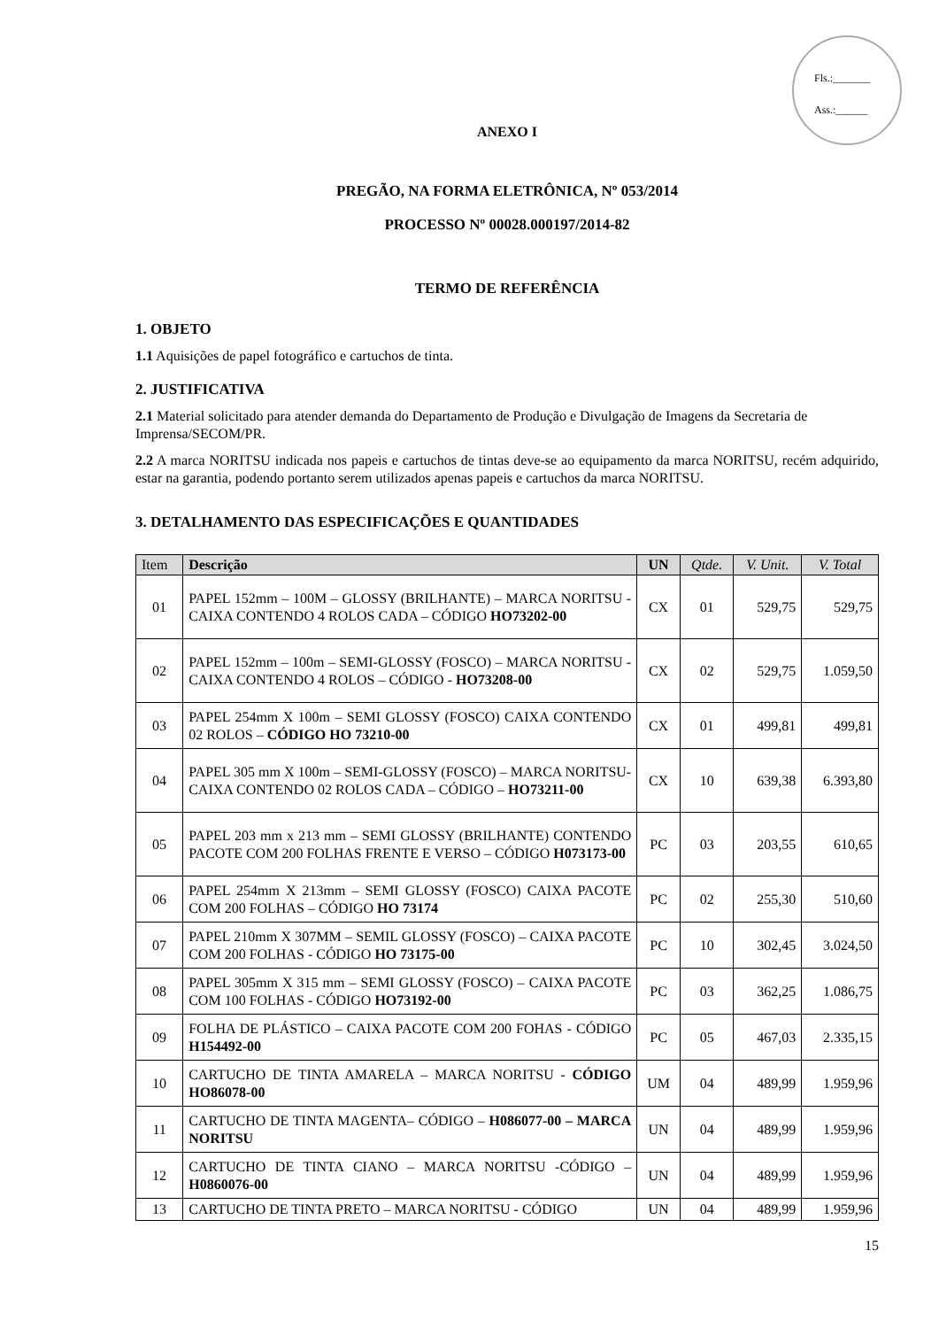Fls.:_______
Ass.:______
ANEXO I
PREGÃO, NA FORMA ELETRÔNICA, Nº 053/2014
PROCESSO Nº 00028.000197/2014-82
TERMO DE REFERÊNCIA
1. OBJETO
1.1 Aquisições de papel fotográfico e cartuchos de tinta.
2. JUSTIFICATIVA
2.1 Material solicitado para atender demanda do Departamento de Produção e Divulgação de Imagens da Secretaria de Imprensa/SECOM/PR.
2.2 A marca NORITSU indicada nos papeis e cartuchos de tintas deve-se ao equipamento da marca NORITSU, recém adquirido, estar na garantia, podendo portanto serem utilizados apenas papeis e cartuchos da marca NORITSU.
3. DETALHAMENTO DAS ESPECIFICAÇÕES E QUANTIDADES
| Item | Descrição | UN | Qtde. | V. Unit. | V. Total |
| --- | --- | --- | --- | --- | --- |
| 01 | PAPEL 152mm – 100M – GLOSSY (BRILHANTE) – MARCA NORITSU - CAIXA CONTENDO 4 ROLOS CADA – CÓDIGO HO73202-00 | CX | 01 | 529,75 | 529,75 |
| 02 | PAPEL 152mm – 100m – SEMI-GLOSSY (FOSCO) – MARCA NORITSU - CAIXA CONTENDO 4 ROLOS – CÓDIGO - HO73208-00 | CX | 02 | 529,75 | 1.059,50 |
| 03 | PAPEL 254mm X 100m – SEMI GLOSSY (FOSCO) CAIXA CONTENDO 02 ROLOS – CÓDIGO HO 73210-00 | CX | 01 | 499,81 | 499,81 |
| 04 | PAPEL 305 mm X 100m – SEMI-GLOSSY (FOSCO) – MARCA NORITSU- CAIXA CONTENDO 02 ROLOS CADA – CÓDIGO – HO73211-00 | CX | 10 | 639,38 | 6.393,80 |
| 05 | PAPEL 203 mm x 213 mm – SEMI GLOSSY (BRILHANTE) CONTENDO PACOTE COM 200 FOLHAS FRENTE E VERSO – CÓDIGO H073173-00 | PC | 03 | 203,55 | 610,65 |
| 06 | PAPEL 254mm X 213mm – SEMI GLOSSY (FOSCO) CAIXA PACOTE COM 200 FOLHAS – CÓDIGO HO 73174 | PC | 02 | 255,30 | 510,60 |
| 07 | PAPEL 210mm X 307MM – SEMIL GLOSSY (FOSCO) – CAIXA PACOTE COM 200 FOLHAS - CÓDIGO HO 73175-00 | PC | 10 | 302,45 | 3.024,50 |
| 08 | PAPEL 305mm X 315 mm – SEMI GLOSSY (FOSCO) – CAIXA PACOTE COM 100 FOLHAS - CÓDIGO HO73192-00 | PC | 03 | 362,25 | 1.086,75 |
| 09 | FOLHA DE PLÁSTICO – CAIXA PACOTE COM 200 FOHAS - CÓDIGO H154492-00 | PC | 05 | 467,03 | 2.335,15 |
| 10 | CARTUCHO DE TINTA AMARELA – MARCA NORITSU - CÓDIGO HO86078-00 | UM | 04 | 489,99 | 1.959,96 |
| 11 | CARTUCHO DE TINTA MAGENTA– CÓDIGO – H086077-00 – MARCA NORITSU | UN | 04 | 489,99 | 1.959,96 |
| 12 | CARTUCHO DE TINTA CIANO – MARCA NORITSU -CÓDIGO – H0860076-00 | UN | 04 | 489,99 | 1.959,96 |
| 13 | CARTUCHO DE TINTA PRETO – MARCA NORITSU - CÓDIGO | UN | 04 | 489,99 | 1.959,96 |
15